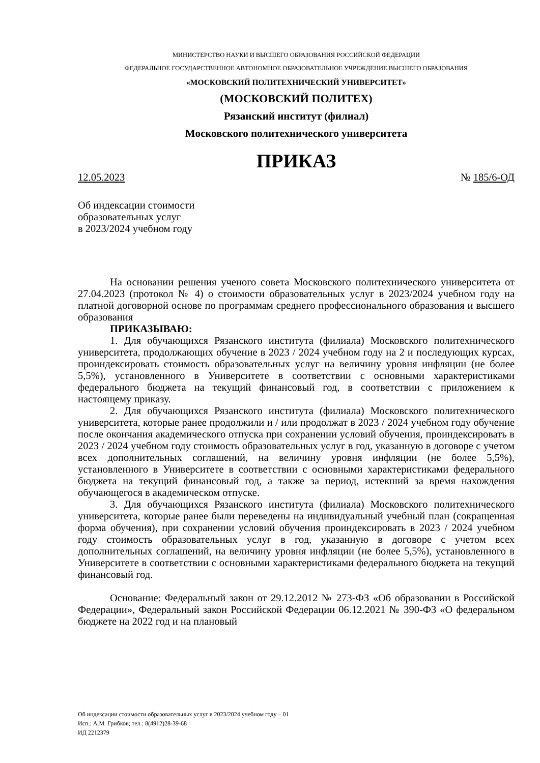МИНИСТЕРСТВО НАУКИ И ВЫСШЕГО ОБРАЗОВАНИЯ РОССИЙСКОЙ ФЕДЕРАЦИИ
ФЕДЕРАЛЬНОЕ ГОСУДАРСТВЕННОЕ АВТОНОМНОЕ ОБРАЗОВАТЕЛЬНОЕ УЧРЕЖДЕНИЕ ВЫСШЕГО ОБРАЗОВАНИЯ
«МОСКОВСКИЙ ПОЛИТЕХНИЧЕСКИЙ УНИВЕРСИТЕТ»
(МОСКОВСКИЙ ПОЛИТЕХ)
Рязанский институт (филиал)
Московского политехнического университета
ПРИКАЗ
12.05.2023 № 185/6-ОД
Об индексации стоимости
образовательных услуг
в 2023/2024 учебном году
На основании решения ученого совета Московского политехнического университета от 27.04.2023 (протокол № 4) о стоимости образовательных услуг в 2023/2024 учебном году на платной договорной основе по программам среднего профессионального образования и высшего образования
ПРИКАЗЫВАЮ:
1. Для обучающихся Рязанского института (филиала) Московского политехнического университета, продолжающих обучение в 2023 / 2024 учебном году на 2 и последующих курсах, проиндексировать стоимость образовательных услуг на величину уровня инфляции (не более 5,5%), установленного в Университете в соответствии с основными характеристиками федерального бюджета на текущий финансовый год, в соответствии с приложением к настоящему приказу.
2. Для обучающихся Рязанского института (филиала) Московского политехнического университета, которые ранее продолжили и / или продолжат в 2023 / 2024 учебном году обучение после окончания академического отпуска при сохранении условий обучения, проиндексировать в 2023 / 2024 учебном году стоимость образовательных услуг в год, указанную в договоре с учетом всех дополнительных соглашений, на величину уровня инфляции (не более 5,5%), установленного в Университете в соответствии с основными характеристиками федерального бюджета на текущий финансовый год, а также за период, истекший за время нахождения обучающегося в академическом отпуске.
3. Для обучающихся Рязанского института (филиала) Московского политехнического университета, которые ранее были переведены на индивидуальный учебный план (сокращенная форма обучения), при сохранении условий обучения проиндексировать в 2023 / 2024 учебном году стоимость образовательных услуг в год, указанную в договоре с учетом всех дополнительных соглашений, на величину уровня инфляции (не более 5,5%), установленного в Университете в соответствии с основными характеристиками федерального бюджета на текущий финансовый год.
Основание: Федеральный закон от 29.12.2012 № 273-ФЗ «Об образовании в Российской Федерации», Федеральный закон Российской Федерации 06.12.2021 № 390-ФЗ «О федеральном бюджете на 2022 год и на плановый
Об индексации стоимости образовательных услуг в 2023/2024 учебном году – 01
Исп.: А.М. Грибков; тел.: 8(4912)28-39-68
ИД 2212379